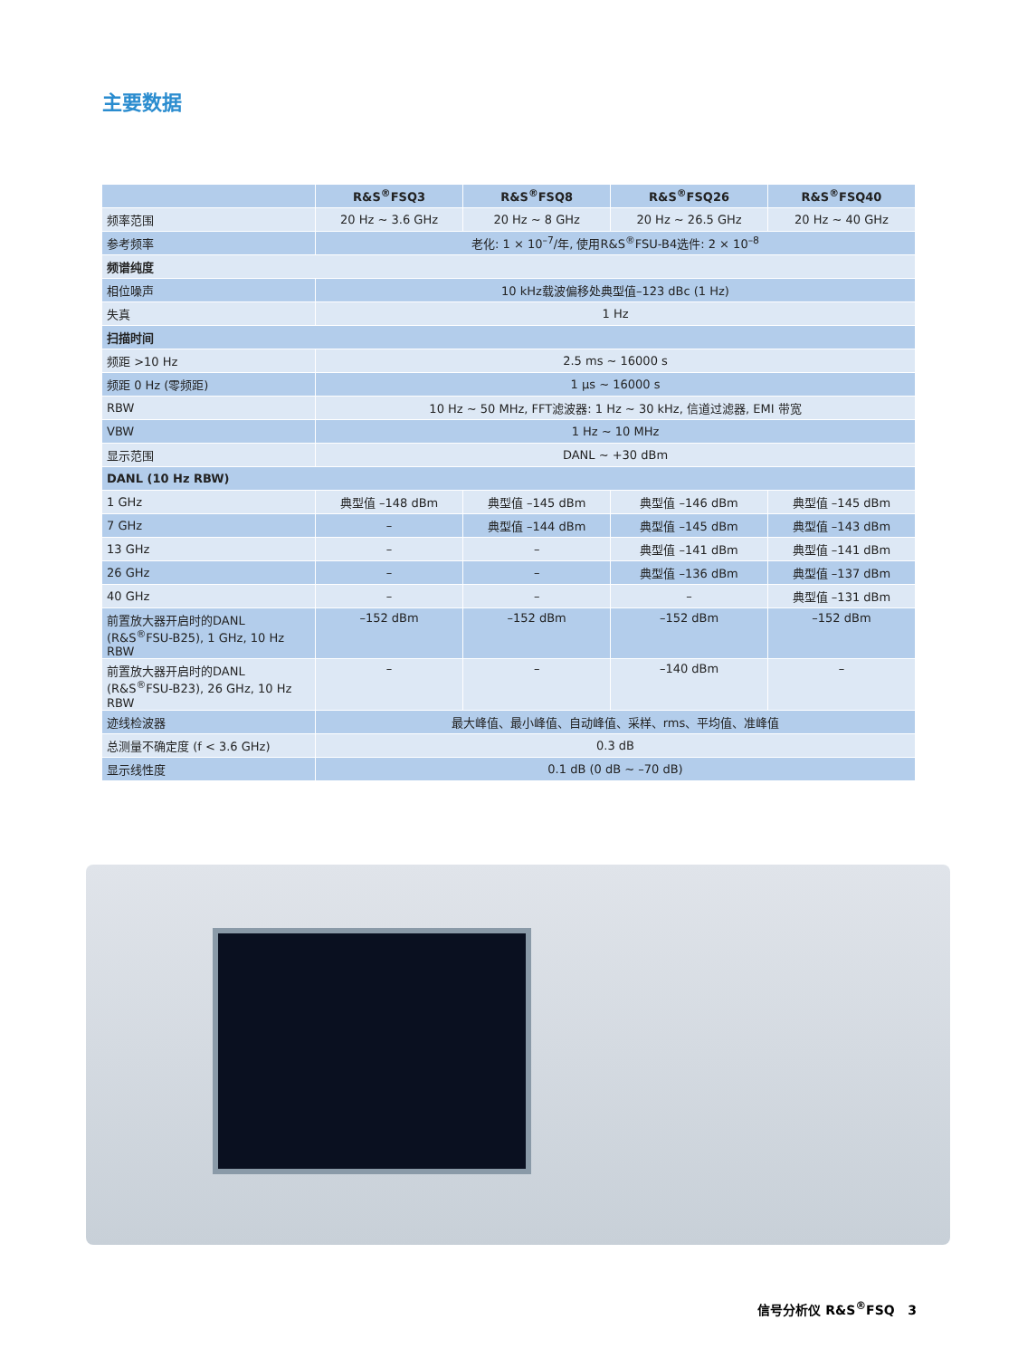主要数据
| | R&S<sup>®</sup>FSQ3 | R&S<sup>®</sup>FSQ8 | R&S<sup>®</sup>FSQ26 | R&S<sup>®</sup>FSQ40 |
| --- | --- | --- | --- | --- |
| 频率范围 | 20 Hz ~ 3.6 GHz | 20 Hz ~ 8 GHz | 20 Hz ~ 26.5 GHz | 20 Hz ~ 40 GHz |
| 参考频率 | 老化: 1 × 10<sup>–7</sup>/年, 使用R&S<sup>®</sup>FSU-B4选件: 2 × 10<sup>–8</sup> | | | |
| 频谱纯度 | | | | |
| 相位噪声 | 10 kHz载波偏移处典型值–123 dBc (1 Hz) | | | |
| 失真 | 1 Hz | | | |
| 扫描时间 | | | | |
| 频距 >10 Hz | 2.5 ms ~ 16000 s | | | |
| 频距 0 Hz (零频距) | 1 μs ~ 16000 s | | | |
| RBW | 10 Hz ~ 50 MHz, FFT滤波器: 1 Hz ~ 30 kHz, 信道过滤器, EMI 带宽 | | | |
| VBW | 1 Hz ~ 10 MHz | | | |
| 显示范围 | DANL ~ +30 dBm | | | |
| DANL (10 Hz RBW) | | | | |
| 1 GHz | 典型值 –148 dBm | 典型值 –145 dBm | 典型值 –146 dBm | 典型值 –145 dBm |
| 7 GHz | – | 典型值 –144 dBm | 典型值 –145 dBm | 典型值 –143 dBm |
| 13 GHz | – | – | 典型值 –141 dBm | 典型值 –141 dBm |
| 26 GHz | – | – | 典型值 –136 dBm | 典型值 –137 dBm |
| 40 GHz | – | – | – | 典型值 –131 dBm |
| 前置放大器开启时的DANL (R&S<sup>®</sup>FSU-B25), 1 GHz, 10 Hz RBW | –152 dBm | –152 dBm | –152 dBm | –152 dBm |
| 前置放大器开启时的DANL (R&S<sup>®</sup>FSU-B23), 26 GHz, 10 Hz RBW | – | – | –140 dBm | – |
| 迹线检波器 | 最大峰值、最小峰值、自动峰值、采样、rms、平均值、准峰值 | | | |
| 总测量不确定度 (f < 3.6 GHz) | 0.3 dB | | | |
| 显示线性度 | 0.1 dB (0 dB ~ –70 dB) | | | |
信号分析仪 R&S<sup>®</sup>FSQ 3